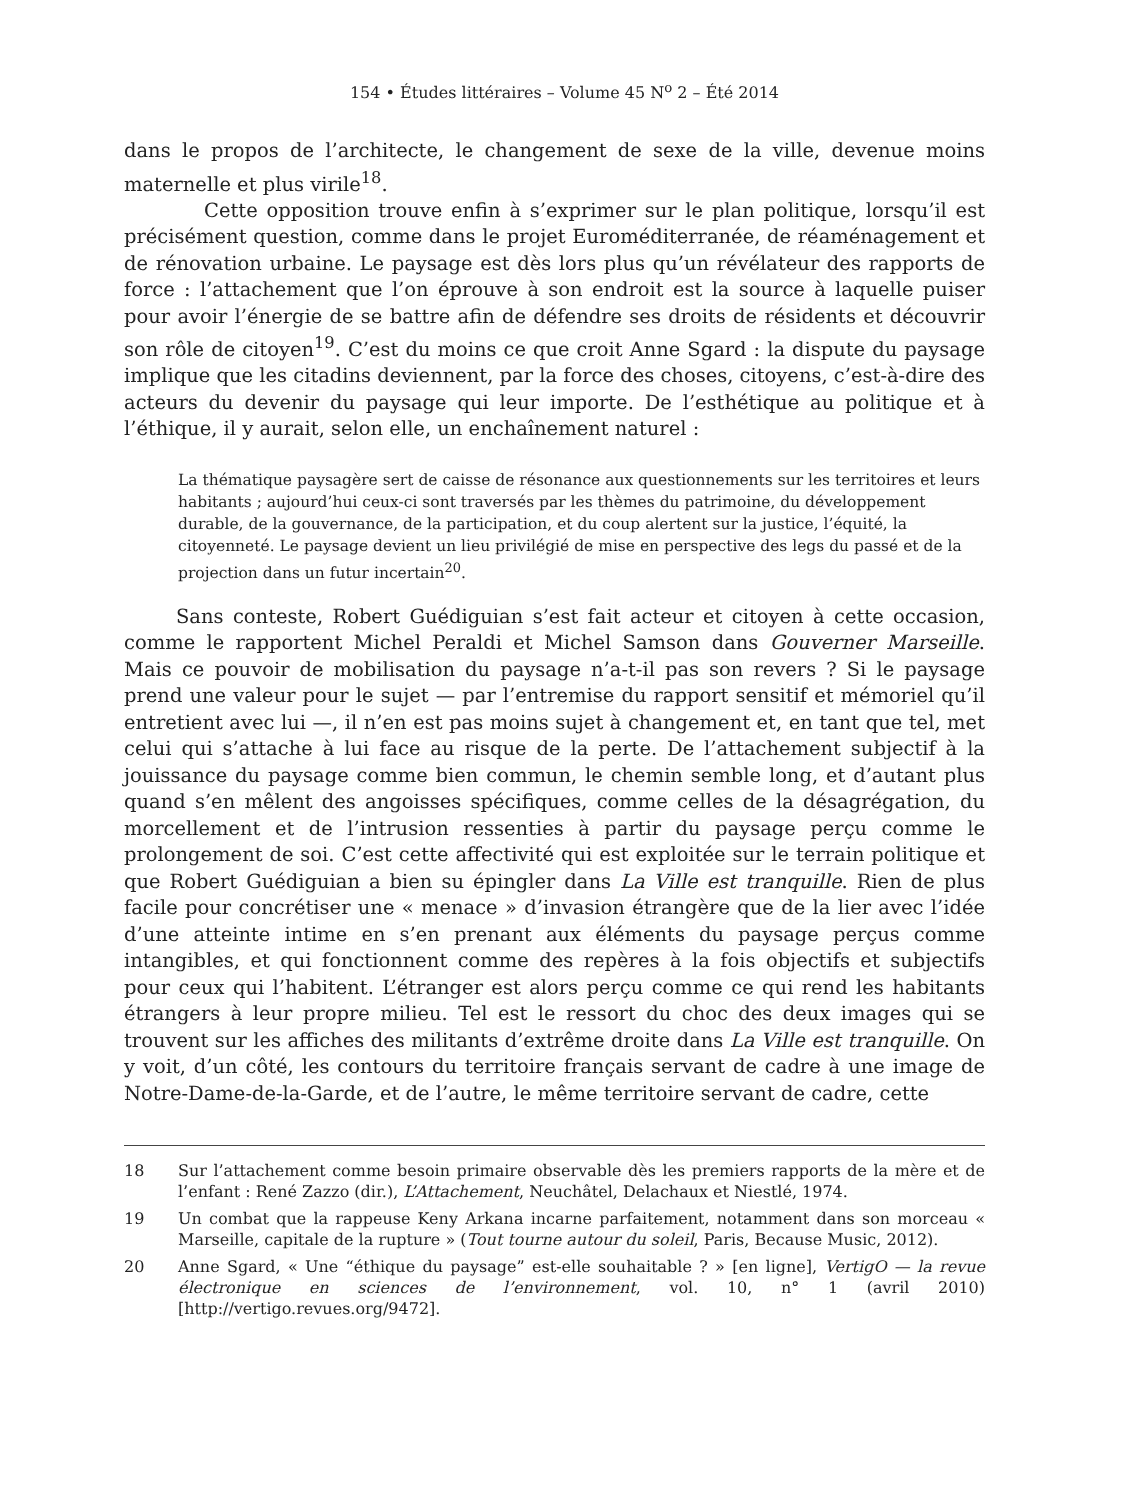154 • Études littéraires – Volume 45 N<sup>o</sup> 2 – Été 2014
dans le propos de l’architecte, le changement de sexe de la ville, devenue moins maternelle et plus virile<sup>18</sup>.
Cette opposition trouve enfin à s’exprimer sur le plan politique, lorsqu’il est précisément question, comme dans le projet Euroméditerranée, de réaménagement et de rénovation urbaine. Le paysage est dès lors plus qu’un révélateur des rapports de force : l’attachement que l’on éprouve à son endroit est la source à laquelle puiser pour avoir l’énergie de se battre afin de défendre ses droits de résidents et découvrir son rôle de citoyen<sup>19</sup>. C’est du moins ce que croit Anne Sgard : la dispute du paysage implique que les citadins deviennent, par la force des choses, citoyens, c’est-à-dire des acteurs du devenir du paysage qui leur importe. De l’esthétique au politique et à l’éthique, il y aurait, selon elle, un enchaînement naturel :
La thématique paysagère sert de caisse de résonance aux questionnements sur les territoires et leurs habitants ; aujourd’hui ceux-ci sont traversés par les thèmes du patrimoine, du développement durable, de la gouvernance, de la participation, et du coup alertent sur la justice, l’équité, la citoyenneté. Le paysage devient un lieu privilégié de mise en perspective des legs du passé et de la projection dans un futur incertain<sup>20</sup>.
Sans conteste, Robert Guédiguian s’est fait acteur et citoyen à cette occasion, comme le rapportent Michel Peraldi et Michel Samson dans Gouverner Marseille. Mais ce pouvoir de mobilisation du paysage n’a-t-il pas son revers ? Si le paysage prend une valeur pour le sujet — par l’entremise du rapport sensitif et mémoriel qu’il entretient avec lui —, il n’en est pas moins sujet à changement et, en tant que tel, met celui qui s’attache à lui face au risque de la perte. De l’attachement subjectif à la jouissance du paysage comme bien commun, le chemin semble long, et d’autant plus quand s’en mêlent des angoisses spécifiques, comme celles de la désagrégation, du morcellement et de l’intrusion ressenties à partir du paysage perçu comme le prolongement de soi. C’est cette affectivité qui est exploitée sur le terrain politique et que Robert Guédiguian a bien su épingler dans La Ville est tranquille. Rien de plus facile pour concrétiser une « menace » d’invasion étrangère que de la lier avec l’idée d’une atteinte intime en s’en prenant aux éléments du paysage perçus comme intangibles, et qui fonctionnent comme des repères à la fois objectifs et subjectifs pour ceux qui l’habitent. L’étranger est alors perçu comme ce qui rend les habitants étrangers à leur propre milieu. Tel est le ressort du choc des deux images qui se trouvent sur les affiches des militants d’extrême droite dans La Ville est tranquille. On y voit, d’un côté, les contours du territoire français servant de cadre à une image de Notre-Dame-de-la-Garde, et de l’autre, le même territoire servant de cadre, cette
18 Sur l’attachement comme besoin primaire observable dès les premiers rapports de la mère et de l’enfant : René Zazzo (dir.), L’Attachement, Neuchâtel, Delachaux et Niestlé, 1974.
19 Un combat que la rappeuse Keny Arkana incarne parfaitement, notamment dans son morceau « Marseille, capitale de la rupture » (Tout tourne autour du soleil, Paris, Because Music, 2012).
20 Anne Sgard, « Une “éthique du paysage” est-elle souhaitable ? » [en ligne], VertigO — la revue électronique en sciences de l’environnement, vol. 10, n° 1 (avril 2010) [http://vertigo.revues.org/9472].